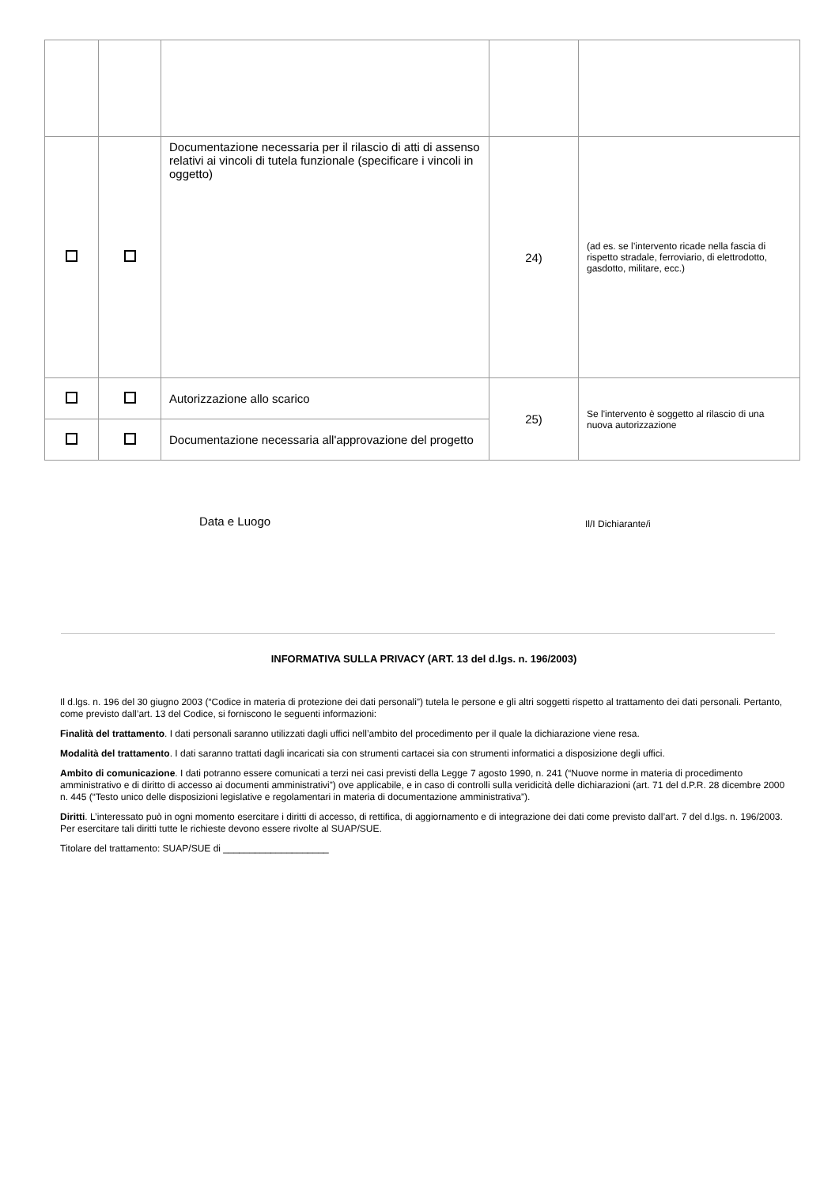| | | Documentazione necessaria per il rilascio di atti di assenso relativi ai vincoli di tutela funzionale (specificare i vincoli in oggetto) | 24) | (ad es. se l’intervento ricade nella fascia di rispetto stradale, ferroviario, di elettrodotto, gasdotto, militare, ecc.) |
| | | Autorizzazione allo scarico | 25) | Se l'intervento è soggetto al rilascio di una nuova autorizzazione |
| | | Documentazione necessaria all'approvazione del progetto | | |
Data e Luogo Il/I Dichiarante/i
INFORMATIVA SULLA PRIVACY (ART. 13 del d.lgs. n. 196/2003)
Il d.lgs. n. 196 del 30 giugno 2003 (“Codice in materia di protezione dei dati personali”) tutela le persone e gli altri soggetti rispetto al trattamento dei dati personali. Pertanto, come previsto dall’art. 13 del Codice, si forniscono le seguenti informazioni:
Finalità del trattamento. I dati personali saranno utilizzati dagli uffici nell’ambito del procedimento per il quale la dichiarazione viene resa.
Modalità del trattamento. I dati saranno trattati dagli incaricati sia con strumenti cartacei sia con strumenti informatici a disposizione degli uffici.
Ambito di comunicazione. I dati potranno essere comunicati a terzi nei casi previsti della Legge 7 agosto 1990, n. 241 (“Nuove norme in materia di procedimento amministrativo e di diritto di accesso ai documenti amministrativi”) ove applicabile, e in caso di controlli sulla veridicità delle dichiarazioni (art. 71 del d.P.R. 28 dicembre 2000 n. 445 (“Testo unico delle disposizioni legislative e regolamentari in materia di documentazione amministrativa”).
Diritti. L’interessato può in ogni momento esercitare i diritti di accesso, di rettifica, di aggiornamento e di integrazione dei dati come previsto dall’art. 7 del d.lgs. n. 196/2003. Per esercitare tali diritti tutte le richieste devono essere rivolte al SUAP/SUE.
Titolare del trattamento: SUAP/SUE di ____________________